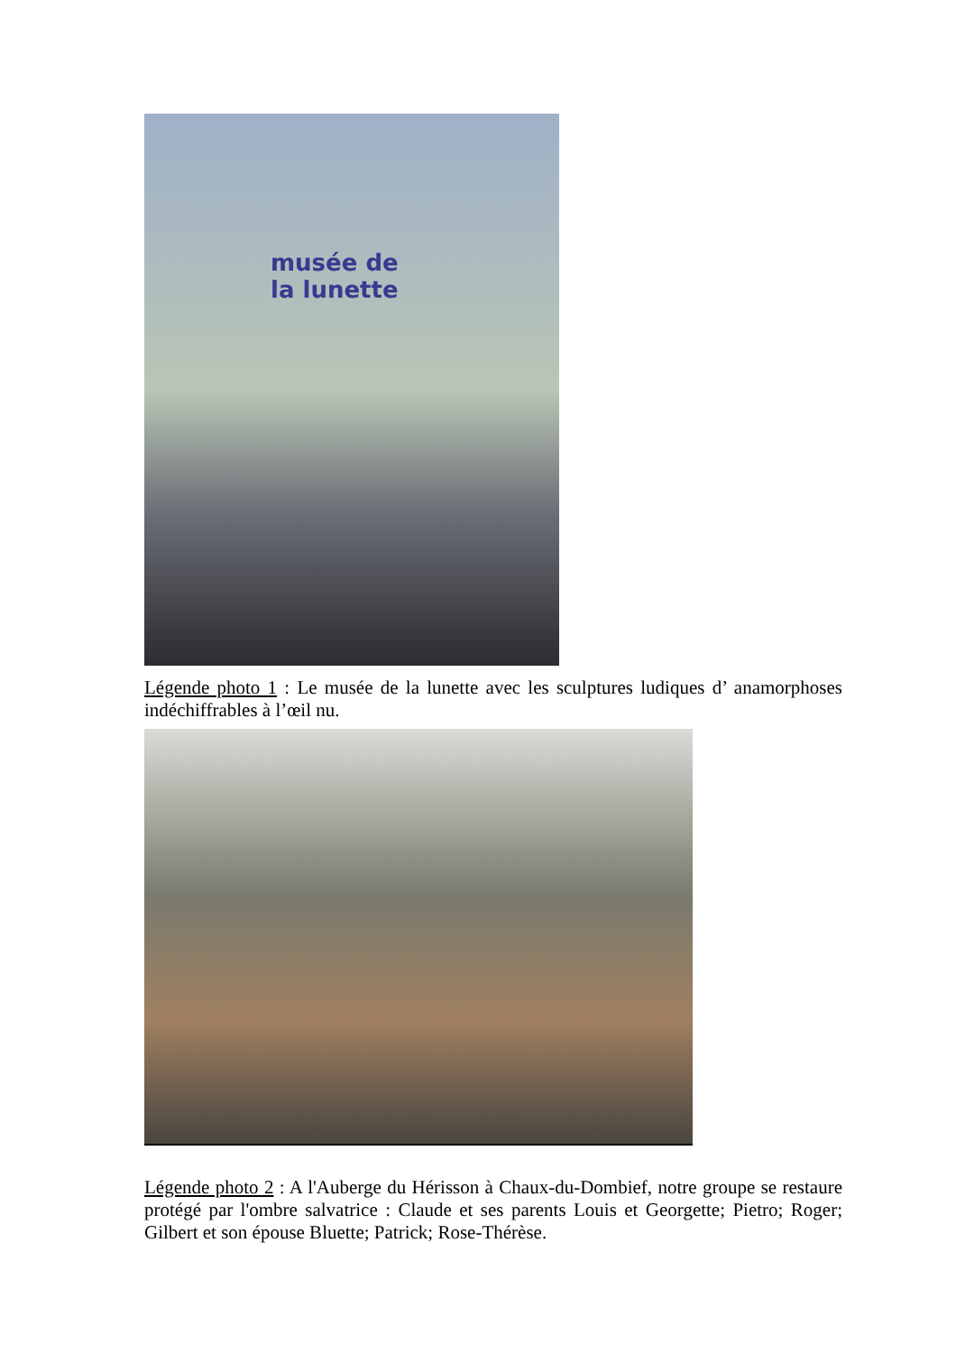musée de
la lunette
Légende photo 1 : Le musée de la lunette avec les sculptures ludiques d’ anamorphoses indéchiffrables à l’œil nu.
Légende photo 2 : A l'Auberge du Hérisson à Chaux-du-Dombief, notre groupe se restaure protégé par l'ombre salvatrice : Claude et ses parents Louis et Georgette; Pietro; Roger; Gilbert et son épouse Bluette; Patrick; Rose-Thérèse.